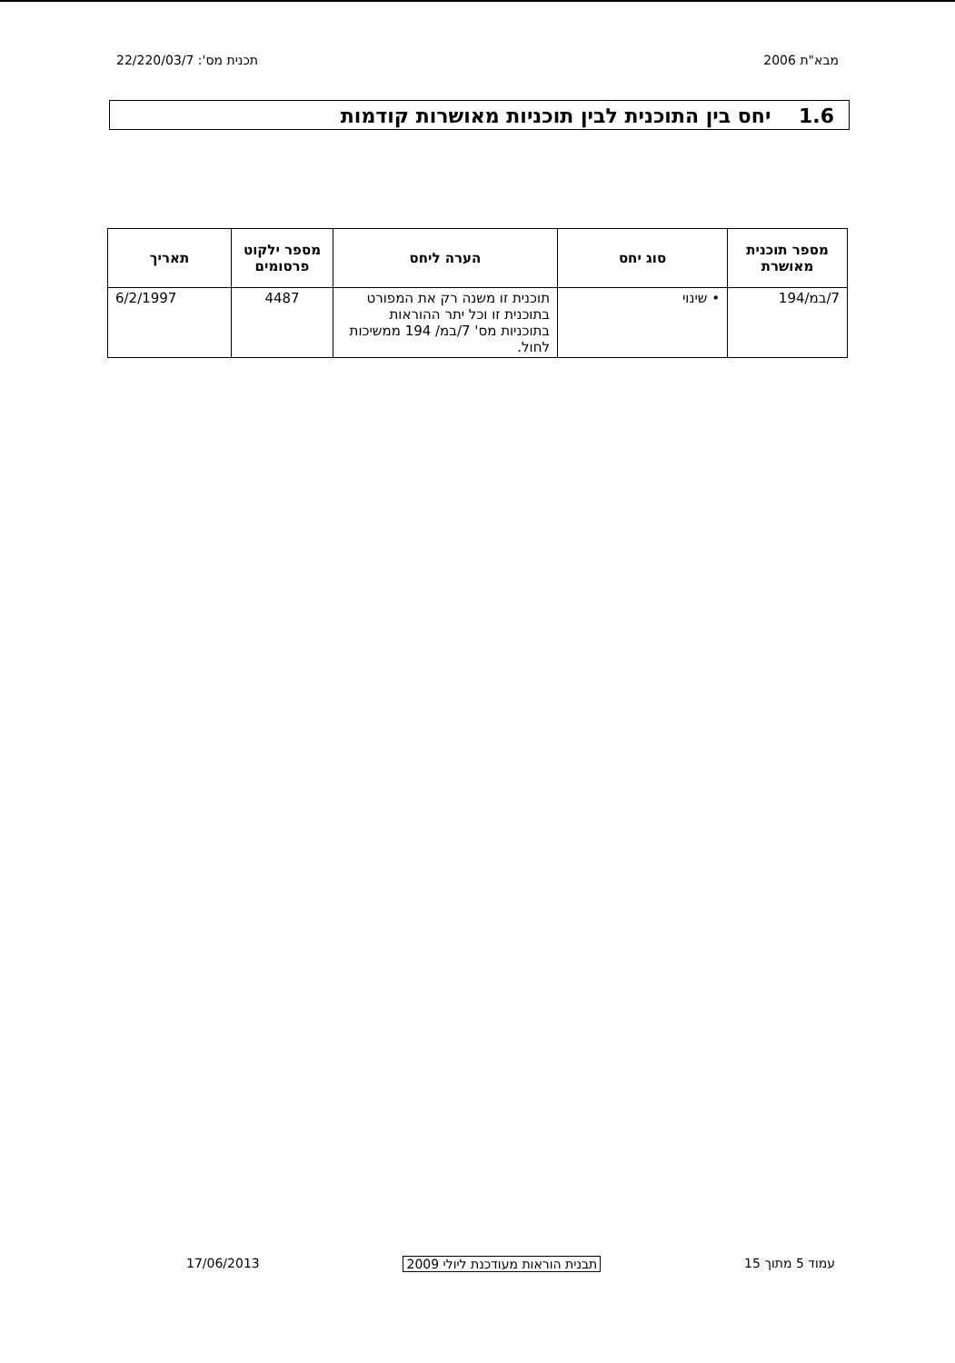מבא"ת 2006 תכנית מס': 22/220/03/7
1.6 יחס בין התוכנית לבין תוכניות מאושרות קודמות
| מספר תוכנית מאושרת | סוג יחס | הערה ליחס | מספר ילקוט פרסומים | תאריך |
| --- | --- | --- | --- | --- |
| 7/במ/194 | • שינוי | תוכנית זו משנה רק את המפורט בתוכנית זו וכל יתר ההוראות בתוכניות מס' 7/במ/ 194 ממשיכות לחול. | 4487 | 6/2/1997 |
עמוד 5 מתוך 15 תבנית הוראות מעודכנת ליולי 2009 17/06/2013